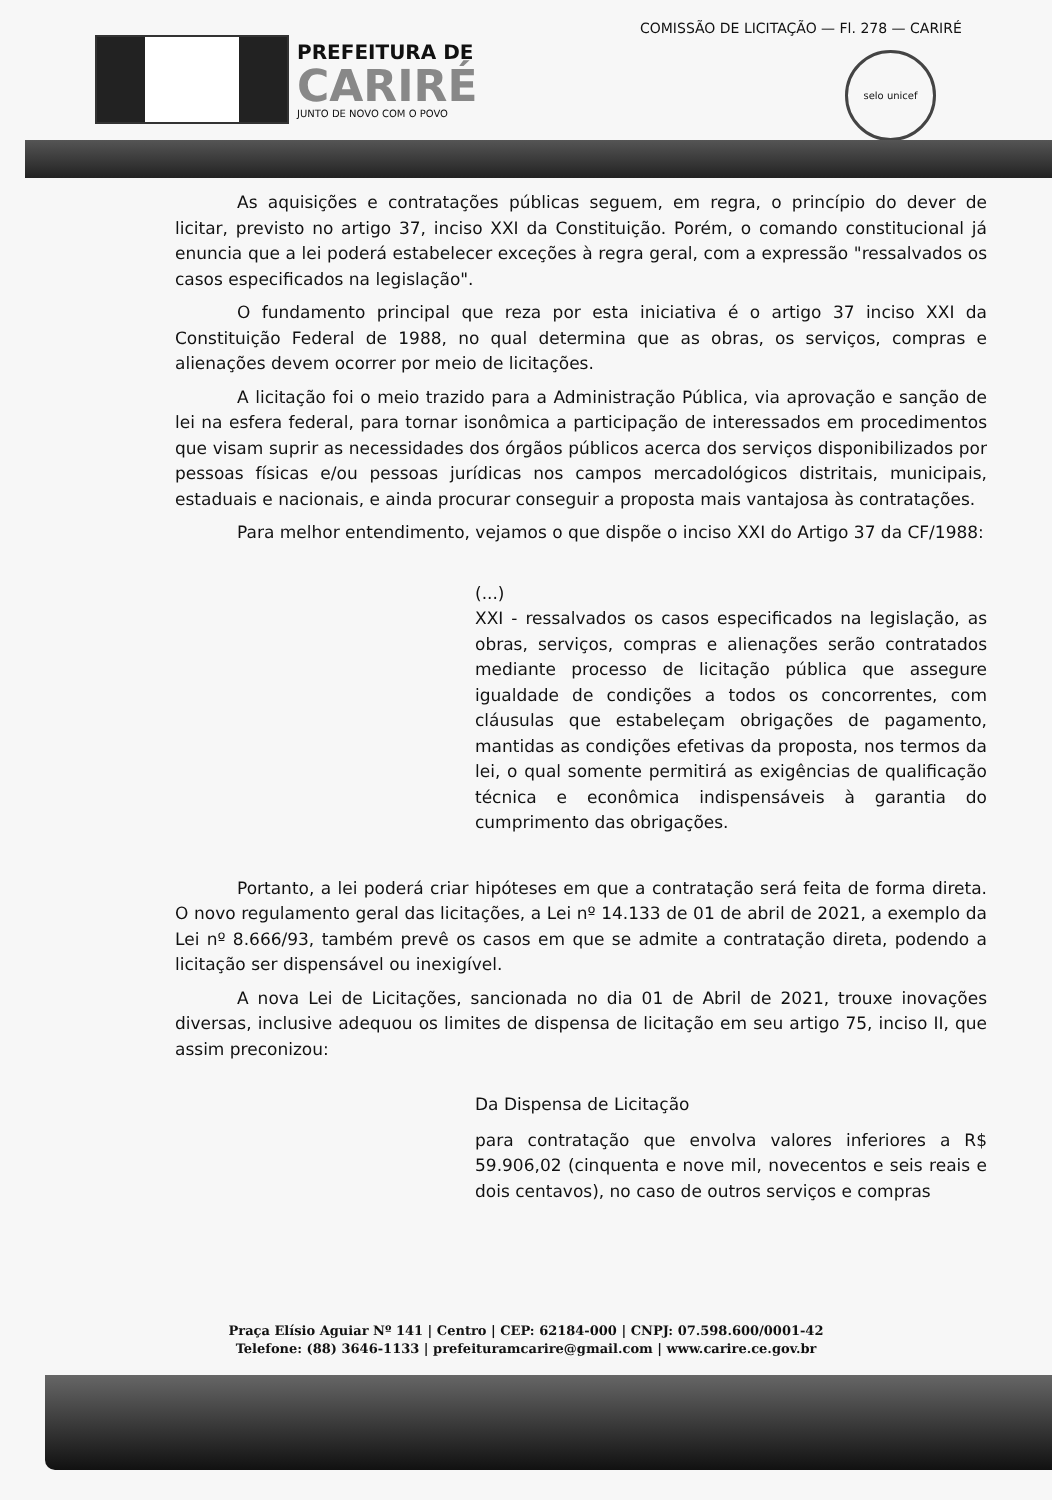PREFEITURA DE
CARIRÉ
JUNTO DE NOVO COM O POVO
COMISSÃO DE LICITAÇÃO — Fl. 278 — CARIRÉ
selo unicef
As aquisições e contratações públicas seguem, em regra, o princípio do dever de licitar, previsto no artigo 37, inciso XXI da Constituição. Porém, o comando constitucional já enuncia que a lei poderá estabelecer exceções à regra geral, com a expressão "ressalvados os casos especificados na legislação".
O fundamento principal que reza por esta iniciativa é o artigo 37 inciso XXI da Constituição Federal de 1988, no qual determina que as obras, os serviços, compras e alienações devem ocorrer por meio de licitações.
A licitação foi o meio trazido para a Administração Pública, via aprovação e sanção de lei na esfera federal, para tornar isonômica a participação de interessados em procedimentos que visam suprir as necessidades dos órgãos públicos acerca dos serviços disponibilizados por pessoas físicas e/ou pessoas jurídicas nos campos mercadológicos distritais, municipais, estaduais e nacionais, e ainda procurar conseguir a proposta mais vantajosa às contratações.
Para melhor entendimento, vejamos o que dispõe o inciso XXI do Artigo 37 da CF/1988:
(...)
XXI - ressalvados os casos especificados na legislação, as obras, serviços, compras e alienações serão contratados mediante processo de licitação pública que assegure igualdade de condições a todos os concorrentes, com cláusulas que estabeleçam obrigações de pagamento, mantidas as condições efetivas da proposta, nos termos da lei, o qual somente permitirá as exigências de qualificação técnica e econômica indispensáveis à garantia do cumprimento das obrigações.
Portanto, a lei poderá criar hipóteses em que a contratação será feita de forma direta. O novo regulamento geral das licitações, a Lei nº 14.133 de 01 de abril de 2021, a exemplo da Lei nº 8.666/93, também prevê os casos em que se admite a contratação direta, podendo a licitação ser dispensável ou inexigível.
A nova Lei de Licitações, sancionada no dia 01 de Abril de 2021, trouxe inovações diversas, inclusive adequou os limites de dispensa de licitação em seu artigo 75, inciso II, que assim preconizou:
Da Dispensa de Licitação
para contratação que envolva valores inferiores a R$ 59.906,02 (cinquenta e nove mil, novecentos e seis reais e dois centavos), no caso de outros serviços e compras
Praça Elísio Aguiar Nº 141 | Centro | CEP: 62184-000 | CNPJ: 07.598.600/0001-42
Telefone: (88) 3646-1133 | prefeituramcarire@gmail.com | www.carire.ce.gov.br